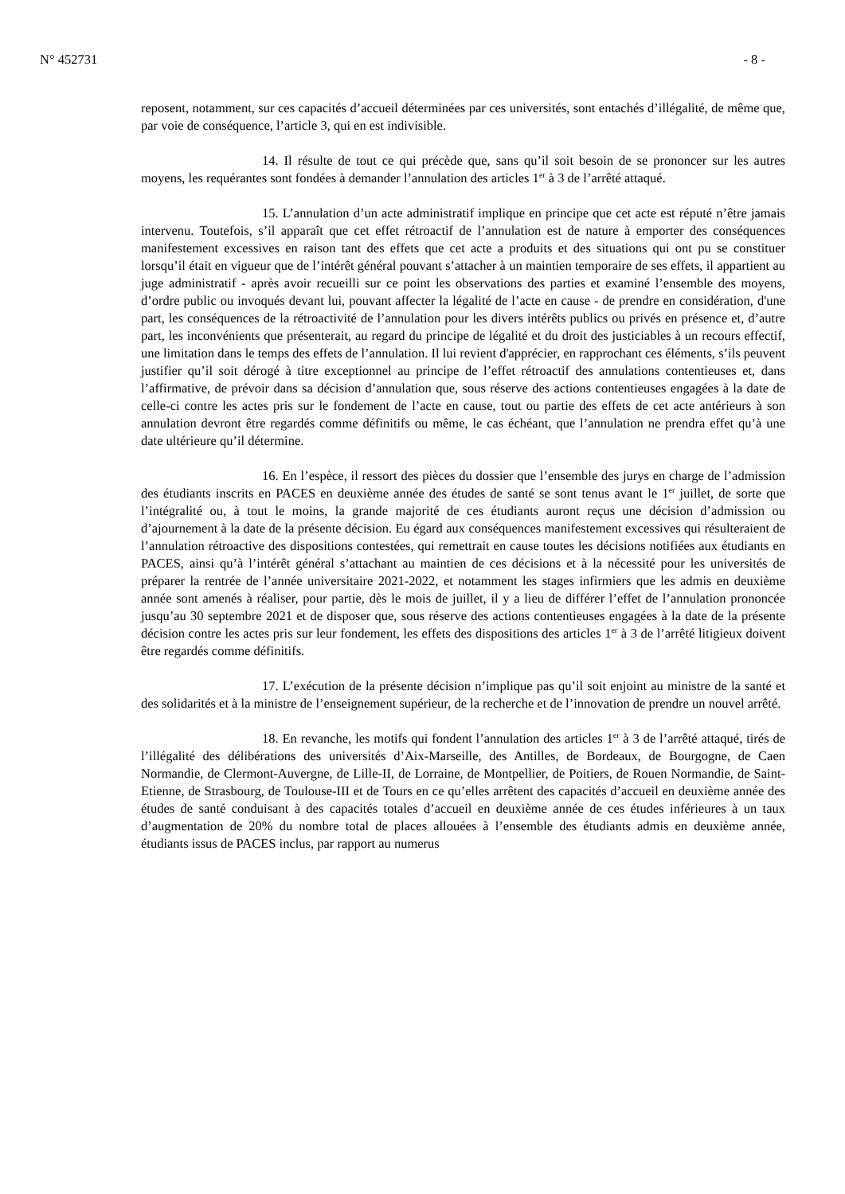N° 452731 - 8 -
reposent, notamment, sur ces capacités d’accueil déterminées par ces universités, sont entachés d’illégalité, de même que, par voie de conséquence, l’article 3, qui en est indivisible.
14. Il résulte de tout ce qui précède que, sans qu’il soit besoin de se prononcer sur les autres moyens, les requérantes sont fondées à demander l’annulation des articles 1<sup>er</sup> à 3 de l’arrêté attaqué.
15. L’annulation d’un acte administratif implique en principe que cet acte est réputé n’être jamais intervenu. Toutefois, s’il apparaît que cet effet rétroactif de l’annulation est de nature à emporter des conséquences manifestement excessives en raison tant des effets que cet acte a produits et des situations qui ont pu se constituer lorsqu’il était en vigueur que de l’intérêt général pouvant s’attacher à un maintien temporaire de ses effets, il appartient au juge administratif - après avoir recueilli sur ce point les observations des parties et examiné l’ensemble des moyens, d’ordre public ou invoqués devant lui, pouvant affecter la légalité de l’acte en cause - de prendre en considération, d'une part, les conséquences de la rétroactivité de l’annulation pour les divers intérêts publics ou privés en présence et, d’autre part, les inconvénients que présenterait, au regard du principe de légalité et du droit des justiciables à un recours effectif, une limitation dans le temps des effets de l’annulation. Il lui revient d'apprécier, en rapprochant ces éléments, s’ils peuvent justifier qu’il soit dérogé à titre exceptionnel au principe de l’effet rétroactif des annulations contentieuses et, dans l’affirmative, de prévoir dans sa décision d’annulation que, sous réserve des actions contentieuses engagées à la date de celle-ci contre les actes pris sur le fondement de l’acte en cause, tout ou partie des effets de cet acte antérieurs à son annulation devront être regardés comme définitifs ou même, le cas échéant, que l’annulation ne prendra effet qu’à une date ultérieure qu’il détermine.
16. En l’espèce, il ressort des pièces du dossier que l’ensemble des jurys en charge de l’admission des étudiants inscrits en PACES en deuxième année des études de santé se sont tenus avant le 1<sup>er</sup> juillet, de sorte que l’intégralité ou, à tout le moins, la grande majorité de ces étudiants auront reçus une décision d’admission ou d’ajournement à la date de la présente décision. Eu égard aux conséquences manifestement excessives qui résulteraient de l’annulation rétroactive des dispositions contestées, qui remettrait en cause toutes les décisions notifiées aux étudiants en PACES, ainsi qu’à l’intérêt général s’attachant au maintien de ces décisions et à la nécessité pour les universités de préparer la rentrée de l’année universitaire 2021-2022, et notamment les stages infirmiers que les admis en deuxième année sont amenés à réaliser, pour partie, dès le mois de juillet, il y a lieu de différer l’effet de l’annulation prononcée jusqu’au 30 septembre 2021 et de disposer que, sous réserve des actions contentieuses engagées à la date de la présente décision contre les actes pris sur leur fondement, les effets des dispositions des articles 1<sup>er</sup> à 3 de l’arrêté litigieux doivent être regardés comme définitifs.
17. L’exécution de la présente décision n’implique pas qu’il soit enjoint au ministre de la santé et des solidarités et à la ministre de l’enseignement supérieur, de la recherche et de l’innovation de prendre un nouvel arrêté.
18. En revanche, les motifs qui fondent l’annulation des articles 1<sup>er</sup> à 3 de l’arrêté attaqué, tirés de l’illégalité des délibérations des universités d’Aix-Marseille, des Antilles, de Bordeaux, de Bourgogne, de Caen Normandie, de Clermont-Auvergne, de Lille-II, de Lorraine, de Montpellier, de Poitiers, de Rouen Normandie, de Saint-Etienne, de Strasbourg, de Toulouse-III et de Tours en ce qu’elles arrêtent des capacités d’accueil en deuxième année des études de santé conduisant à des capacités totales d’accueil en deuxième année de ces études inférieures à un taux d’augmentation de 20% du nombre total de places allouées à l’ensemble des étudiants admis en deuxième année, étudiants issus de PACES inclus, par rapport au numerus